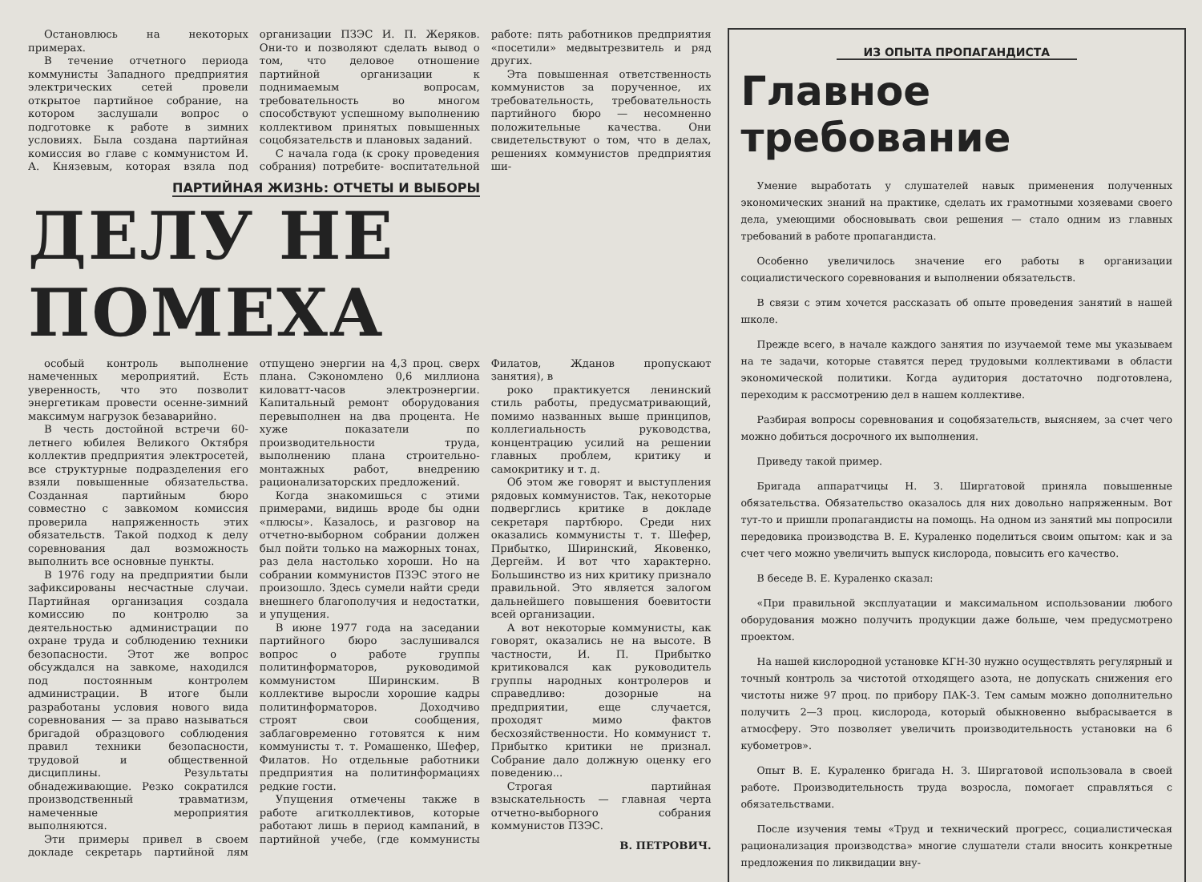Остановлюсь на некоторых примерах.
В течение отчетного периода коммунисты Западного предприятия электрических сетей провели открытое партийное собрание, на котором заслушали вопрос о подготовке к работе в зимних условиях. Была создана партийная комиссия во главе с коммунистом И. А. Князевым, которая взяла под организации ПЗЭС И. П. Жеряков. Они-то и позволяют сделать вывод о том, что деловое отношение партийной организации к поднимаемым вопросам, требовательность во многом способствуют успешному выполнению коллективом принятых повышенных соцобязательств и плановых заданий.
С начала года (к сроку проведения собрания) потребите- воспитательной работе: пять работников предприятия «посетили» медвытрезвитель и ряд других.
Эта повышенная ответственность коммунистов за порученное, их требовательность, требовательность партийного бюро — несомненно положительные качества. Они свидетельствуют о том, что в делах, решениях коммунистов предприятия ши-
ПАРТИЙНАЯ ЖИЗНЬ: ОТЧЕТЫ И ВЫБОРЫ
ДЕЛУ НЕ ПОМЕХА
особый контроль выполнение намеченных мероприятий. Есть уверенность, что это позволит энергетикам провести осенне-зимний максимум нагрузок безаварийно.
В честь достойной встречи 60-летнего юбилея Великого Октября коллектив предприятия электросетей, все структурные подразделения его взяли повышенные обязательства. Созданная партийным бюро совместно с завкомом комиссия проверила напряженность этих обязательств. Такой подход к делу соревнования дал возможность выполнить все основные пункты.
В 1976 году на предприятии были зафиксированы несчастные случаи. Партийная организация создала комиссию по контролю за деятельностью администрации по охране труда и соблюдению техники безопасности. Этот же вопрос обсуждался на завкоме, находился под постоянным контролем администрации. В итоге были разработаны условия нового вида соревнования — за право называться бригадой образцового соблюдения правил техники безопасности, трудовой и общественной дисциплины. Результаты обнадеживающие. Резко сократился производственный травматизм, намеченные мероприятия выполняются.
Эти примеры привел в своем докладе секретарь партийной лям отпущено энергии на 4,3 проц. сверх плана. Сэкономлено 0,6 миллиона киловатт-часов электроэнергии. Капитальный ремонт оборудования перевыполнен на два процента. Не хуже показатели по производительности труда, выполнению плана строительно-монтажных работ, внедрению рационализаторских предложений.
Когда знакомишься с этими примерами, видишь вроде бы одни «плюсы». Казалось, и разговор на отчетно-выборном собрании должен был пойти только на мажорных тонах, раз дела настолько хороши. Но на собрании коммунистов ПЗЭС этого не произошло. Здесь сумели найти среди внешнего благополучия и недостатки, и упущения.
В июне 1977 года на заседании партийного бюро заслушивался вопрос о работе группы политинформаторов, руководимой коммунистом Ширинским. В коллективе выросли хорошие кадры политинформаторов. Доходчиво строят свои сообщения, заблаговременно готовятся к ним коммунисты т. т. Ромашенко, Шефер, Филатов. Но отдельные работники предприятия на политинформациях редкие гости.
Упущения отмечены также в работе агитколлективов, которые работают лишь в период кампаний, в партийной учебе, (где коммунисты Филатов, Жданов пропускают занятия), в
роко практикуется ленинский стиль работы, предусматривающий, помимо названных выше принципов, коллегиальность руководства, концентрацию усилий на решении главных проблем, критику и самокритику и т. д.
Об этом же говорят и выступления рядовых коммунистов. Так, некоторые подверглись критике в докладе секретаря партбюро. Среди них оказались коммунисты т. т. Шефер, Прибытко, Ширинский, Яковенко, Дергейм. И вот что характерно. Большинство из них критику признало правильной. Это является залогом дальнейшего повышения боевитости всей организации.
А вот некоторые коммунисты, как говорят, оказались не на высоте. В частности, И. П. Прибытко критиковался как руководитель группы народных контролеров и справедливо: дозорные на предприятии, еще случается, проходят мимо фактов бесхозяйственности. Но коммунист т. Прибытко критики не признал. Собрание дало должную оценку его поведению...
Строгая партийная взыскательность — главная черта отчетно-выборного собрания коммунистов ПЗЭС.
В. ПЕТРОВИЧ.
ИЗ ОПЫТА ПРОПАГАНДИСТА
Главное требование
Умение выработать у слушателей навык применения полученных экономических знаний на практике, сделать их грамотными хозяевами своего дела, умеющими обосновывать свои решения — стало одним из главных требований в работе пропагандиста.
Особенно увеличилось значение его работы в организации социалистического соревнования и выполнении обязательств.
В связи с этим хочется рассказать об опыте проведения занятий в нашей школе.
Прежде всего, в начале каждого занятия по изучаемой теме мы указываем на те задачи, которые ставятся перед трудовыми коллективами в области экономической политики. Когда аудитория достаточно подготовлена, переходим к рассмотрению дел в нашем коллективе.
Разбирая вопросы соревнования и соцобязательств, выясняем, за счет чего можно добиться досрочного их выполнения.
Приведу такой пример.
Бригада аппаратчицы Н. З. Ширгатовой приняла повышенные обязательства. Обязательство оказалось для них довольно напряженным. Вот тут-то и пришли пропагандисты на помощь. На одном из занятий мы попросили передовика производства В. Е. Кураленко поделиться своим опытом: как и за счет чего можно увеличить выпуск кислорода, повысить его качество.
В беседе В. Е. Кураленко сказал:
«При правильной эксплуатации и максимальном использовании любого оборудования можно получить продукции даже больше, чем предусмотрено проектом.
На нашей кислородной установке КГН-30 нужно осуществлять регулярный и точный контроль за чистотой отходящего азота, не допускать снижения его чистоты ниже 97 проц. по прибору ПАК-3. Тем самым можно дополнительно получить 2—3 проц. кислорода, который обыкновенно выбрасывается в атмосферу. Это позволяет увеличить производительность установки на 6 кубометров».
Опыт В. Е. Кураленко бригада Н. З. Ширгатовой использовала в своей работе. Производительность труда возросла, помогает справляться с обязательствами.
После изучения темы «Труд и технический прогресс, социалистическая рационализация производства» многие слушатели стали вносить конкретные предложения по ликвидации вну-